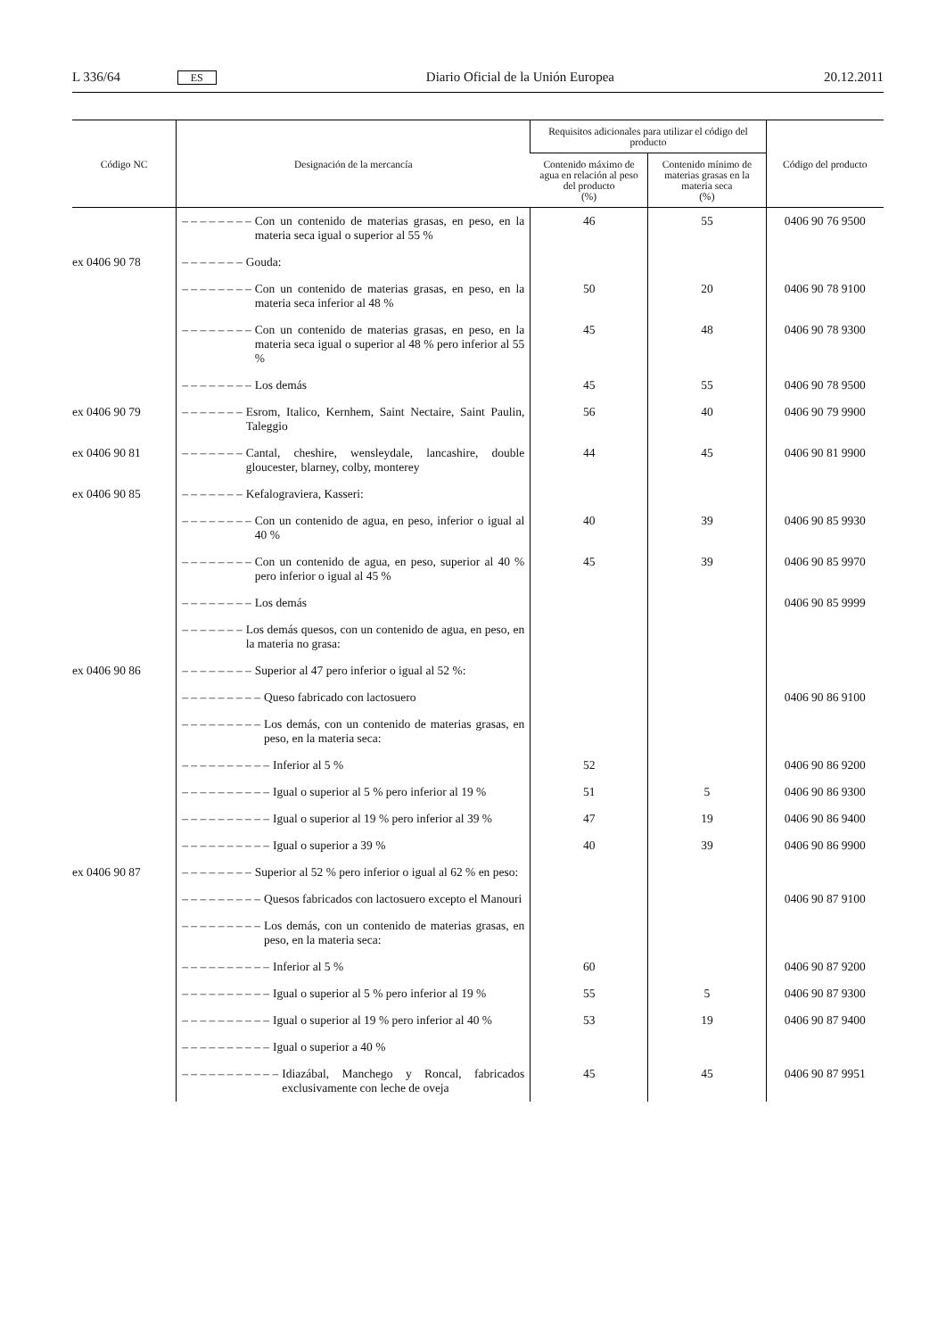L 336/64 ES Diario Oficial de la Unión Europea 20.12.2011
| Código NC | Designación de la mercancía | Requisitos adicionales para utilizar el código del producto | | Código del producto |
| --- | --- | --- | --- | --- |
| | | Contenido máximo de agua en relación al peso del producto (%) | Contenido mínimo de materias grasas en la materia seca (%) | |
| | – – – – – – – – Con un contenido de materias grasas, en peso, en la materia seca igual o superior al 55 % | 46 | 55 | 0406 90 76 9500 |
| ex 0406 90 78 | – – – – – – – Gouda: | | | |
| | – – – – – – – – Con un contenido de materias grasas, en peso, en la materia seca inferior al 48 % | 50 | 20 | 0406 90 78 9100 |
| | – – – – – – – – Con un contenido de materias grasas, en peso, en la materia seca igual o superior al 48 % pero inferior al 55 % | 45 | 48 | 0406 90 78 9300 |
| | – – – – – – – – Los demás | 45 | 55 | 0406 90 78 9500 |
| ex 0406 90 79 | – – – – – – – Esrom, Italico, Kernhem, Saint Nectaire, Saint Paulin, Taleggio | 56 | 40 | 0406 90 79 9900 |
| ex 0406 90 81 | – – – – – – – Cantal, cheshire, wensleydale, lancashire, double gloucester, blarney, colby, monterey | 44 | 45 | 0406 90 81 9900 |
| ex 0406 90 85 | – – – – – – – Kefalograviera, Kasseri: | | | |
| | – – – – – – – – Con un contenido de agua, en peso, inferior o igual al 40 % | 40 | 39 | 0406 90 85 9930 |
| | – – – – – – – – Con un contenido de agua, en peso, superior al 40 % pero inferior o igual al 45 % | 45 | 39 | 0406 90 85 9970 |
| | – – – – – – – – Los demás | | | 0406 90 85 9999 |
| | – – – – – – – Los demás quesos, con un contenido de agua, en peso, en la materia no grasa: | | | |
| ex 0406 90 86 | – – – – – – – – Superior al 47 pero inferior o igual al 52 %: | | | |
| | – – – – – – – – – Queso fabricado con lactosuero | | | 0406 90 86 9100 |
| | – – – – – – – – – Los demás, con un contenido de materias grasas, en peso, en la materia seca: | | | |
| | – – – – – – – – – – Inferior al 5 % | 52 | | 0406 90 86 9200 |
| | – – – – – – – – – – Igual o superior al 5 % pero inferior al 19 % | 51 | 5 | 0406 90 86 9300 |
| | – – – – – – – – – – Igual o superior al 19 % pero inferior al 39 % | 47 | 19 | 0406 90 86 9400 |
| | – – – – – – – – – – Igual o superior a 39 % | 40 | 39 | 0406 90 86 9900 |
| ex 0406 90 87 | – – – – – – – – Superior al 52 % pero inferior o igual al 62 % en peso: | | | |
| | – – – – – – – – – Quesos fabricados con lactosuero excepto el Manouri | | | 0406 90 87 9100 |
| | – – – – – – – – – Los demás, con un contenido de materias grasas, en peso, en la materia seca: | | | |
| | – – – – – – – – – – Inferior al 5 % | 60 | | 0406 90 87 9200 |
| | – – – – – – – – – – Igual o superior al 5 % pero inferior al 19 % | 55 | 5 | 0406 90 87 9300 |
| | – – – – – – – – – – Igual o superior al 19 % pero inferior al 40 % | 53 | 19 | 0406 90 87 9400 |
| | – – – – – – – – – – Igual o superior a 40 % | | | |
| | – – – – – – – – – – – Idiazábal, Manchego y Roncal, fabricados exclusivamente con leche de oveja | 45 | 45 | 0406 90 87 9951 |